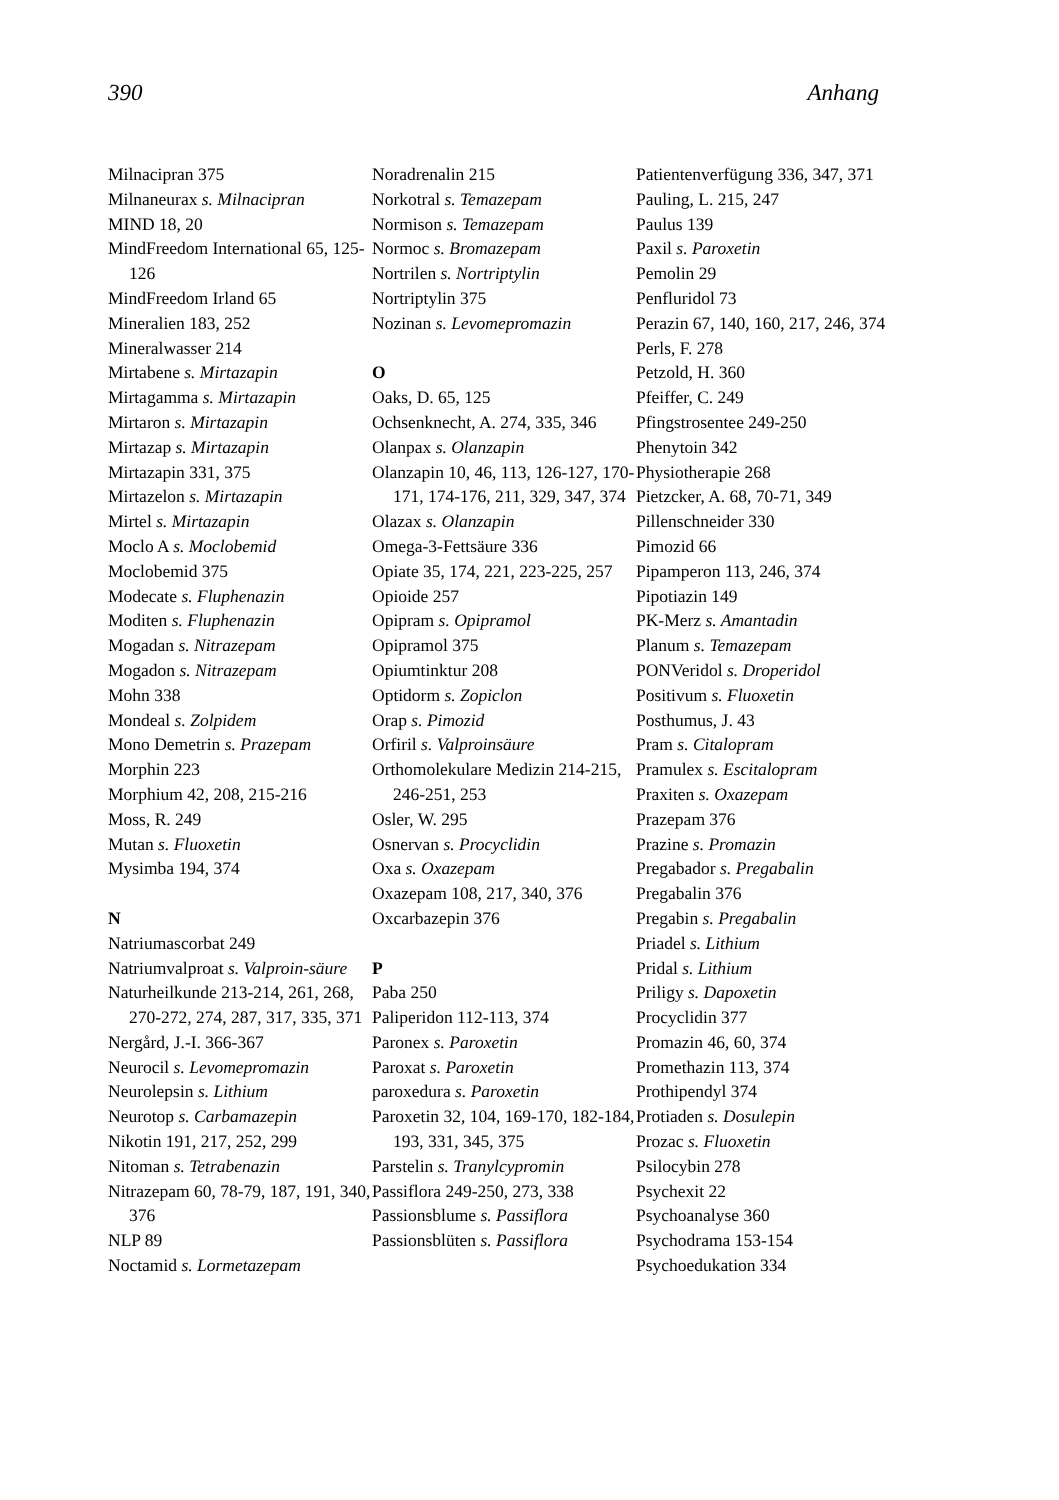390 Anhang
Milnacipran 375
Milnaneurax s. Milnacipran
MIND 18, 20
MindFreedom International 65, 125-126
MindFreedom Irland 65
Mineralien 183, 252
Mineralwasser 214
Mirtabene s. Mirtazapin
Mirtagamma s. Mirtazapin
Mirtaron s. Mirtazapin
Mirtazap s. Mirtazapin
Mirtazapin 331, 375
Mirtazelon s. Mirtazapin
Mirtel s. Mirtazapin
Moclo A s. Moclobemid
Moclobemid 375
Modecate s. Fluphenazin
Moditen s. Fluphenazin
Mogadan s. Nitrazepam
Mogadon s. Nitrazepam
Mohn 338
Mondeal s. Zolpidem
Mono Demetrin s. Prazepam
Morphin 223
Morphium 42, 208, 215-216
Moss, R. 249
Mutan s. Fluoxetin
Mysimba 194, 374
N
Natriumascorbat 249
Natriumvalproat s. Valproin-säure
Naturheilkunde 213-214, 261, 268, 270-272, 274, 287, 317, 335, 371
Nergård, J.-I. 366-367
Neurocil s. Levomepromazin
Neurolepsin s. Lithium
Neurotop s. Carbamazepin
Nikotin 191, 217, 252, 299
Nitoman s. Tetrabenazin
Nitrazepam 60, 78-79, 187, 191, 340, 376
NLP 89
Noctamid s. Lormetazepam
Noradrenalin 215
Norkotral s. Temazepam
Normison s. Temazepam
Normoc s. Bromazepam
Nortrilen s. Nortriptylin
Nortriptylin 375
Nozinan s. Levomepromazin
O
Oaks, D. 65, 125
Ochsenknecht, A. 274, 335, 346
Olanpax s. Olanzapin
Olanzapin 10, 46, 113, 126-127, 170-171, 174-176, 211, 329, 347, 374
Olazax s. Olanzapin
Omega-3-Fettsäure 336
Opiate 35, 174, 221, 223-225, 257
Opioide 257
Opipram s. Opipramol
Opipramol 375
Opiumtinktur 208
Optidorm s. Zopiclon
Orap s. Pimozid
Orfiril s. Valproinsäure
Orthomolekulare Medizin 214-215, 246-251, 253
Osler, W. 295
Osnervan s. Procyclidin
Oxa s. Oxazepam
Oxazepam 108, 217, 340, 376
Oxcarbazepin 376
P
Paba 250
Paliperidon 112-113, 374
Paronex s. Paroxetin
Paroxat s. Paroxetin
paroxedura s. Paroxetin
Paroxetin 32, 104, 169-170, 182-184, 193, 331, 345, 375
Parstelin s. Tranylcypromin
Passiflora 249-250, 273, 338
Passionsblume s. Passiflora
Passionsblüten s. Passiflora
Patientenverfügung 336, 347, 371
Pauling, L. 215, 247
Paulus 139
Paxil s. Paroxetin
Pemolin 29
Penfluridol 73
Perazin 67, 140, 160, 217, 246, 374
Perls, F. 278
Petzold, H. 360
Pfeiffer, C. 249
Pfingstrosentee 249-250
Phenytoin 342
Physiotherapie 268
Pietzcker, A. 68, 70-71, 349
Pillenschneider 330
Pimozid 66
Pipamperon 113, 246, 374
Pipotiazin 149
PK-Merz s. Amantadin
Planum s. Temazepam
PONVeridol s. Droperidol
Positivum s. Fluoxetin
Posthumus, J. 43
Pram s. Citalopram
Pramulex s. Escitalopram
Praxiten s. Oxazepam
Prazepam 376
Prazine s. Promazin
Pregabador s. Pregabalin
Pregabalin 376
Pregabin s. Pregabalin
Priadel s. Lithium
Pridal s. Lithium
Priligy s. Dapoxetin
Procyclidin 377
Promazin 46, 60, 374
Promethazin 113, 374
Prothipendyl 374
Protiaden s. Dosulepin
Prozac s. Fluoxetin
Psilocybin 278
Psychexit 22
Psychoanalyse 360
Psychodrama 153-154
Psychoedukation 334